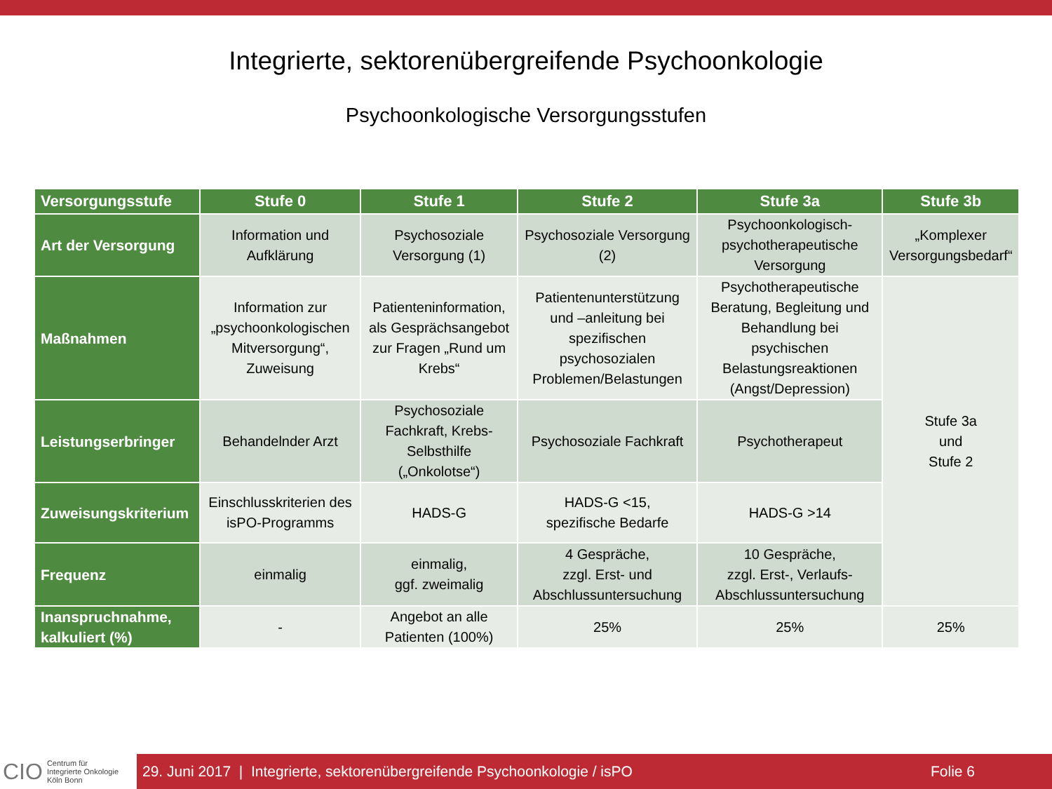Integrierte, sektorenübergreifende Psychoonkologie
Psychoonkologische Versorgungsstufen
| Versorgungsstufe | Stufe 0 | Stufe 1 | Stufe 2 | Stufe 3a | Stufe 3b |
| --- | --- | --- | --- | --- | --- |
| Art der Versorgung | Information und Aufklärung | Psychosoziale Versorgung (1) | Psychosoziale Versorgung (2) | Psychoonkologisch-psychotherapeutische Versorgung | „Komplexer Versorgungsbedarf“ |
| Maßnahmen | Information zur „psychoonkologischen Mitversorgung“, Zuweisung | Patienteninformation, als Gesprächsangebot zur Fragen „Rund um Krebs“ | Patientenunterstützung und –anleitung bei spezifischen psychosozialen Problemen/Belastungen | Psychotherapeutische Beratung, Begleitung und Behandlung bei psychischen Belastungsreaktionen (Angst/Depression) | Stufe 3a und Stufe 2 |
| Leistungserbringer | Behandelnder Arzt | Psychosoziale Fachkraft, Krebs-Selbsthilfe („Onkolotse“) | Psychosoziale Fachkraft | Psychotherapeut | |
| Zuweisungskriterium | Einschlusskriterien des isPO-Programms | HADS-G | HADS-G <15, spezifische Bedarfe | HADS-G >14 | |
| Frequenz | einmalig | einmalig, ggf. zweimalig | 4 Gespräche, zzgl. Erst- und Abschlussuntersuchung | 10 Gespräche, zzgl. Erst-, Verlaufs-Abschlussuntersuchung | |
| Inanspruchnahme, kalkuliert (%) | - | Angebot an alle Patienten (100%) | 25% | 25% | 25% |
CIO Centrum für
Integrierte Onkologie
Köln Bonn
29. Juni 2017 | Integrierte, sektorenübergreifende Psychoonkologie / isPO Folie 6